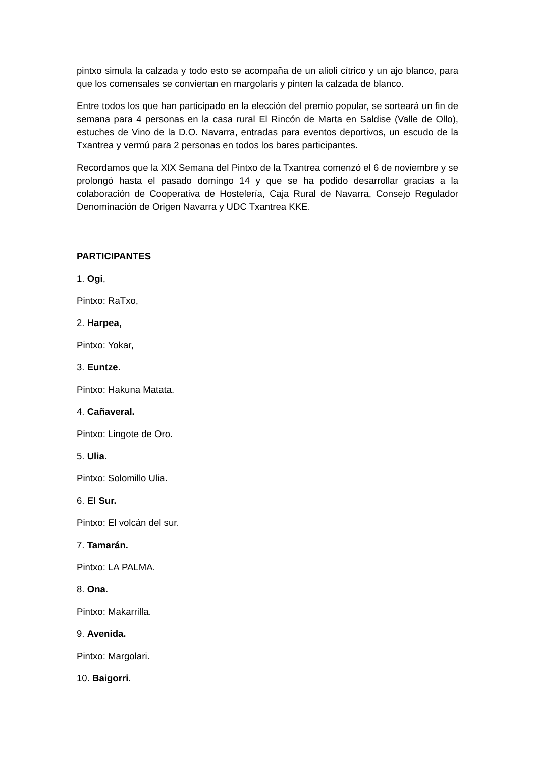pintxo simula la calzada y todo esto se acompaña de un alioli cítrico y un ajo blanco, para que los comensales se conviertan en margolaris y pinten la calzada de blanco.
Entre todos los que han participado en la elección del premio popular, se sorteará un fin de semana para 4 personas en la casa rural El Rincón de Marta en Saldise (Valle de Ollo), estuches de Vino de la D.O. Navarra, entradas para eventos deportivos, un escudo de la Txantrea y vermú para 2 personas en todos los bares participantes.
Recordamos que la XIX Semana del Pintxo de la Txantrea comenzó el 6 de noviembre y se prolongó hasta el pasado domingo 14 y que se ha podido desarrollar gracias a la colaboración de Cooperativa de Hostelería, Caja Rural de Navarra, Consejo Regulador Denominación de Origen Navarra y UDC Txantrea KKE.
PARTICIPANTES
1. Ogi,
Pintxo: RaTxo,
2. Harpea,
Pintxo: Yokar,
3. Euntze.
Pintxo: Hakuna Matata.
4. Cañaveral.
Pintxo: Lingote de Oro.
5. Ulia.
Pintxo: Solomillo Ulia.
6. El Sur.
Pintxo: El volcán del sur.
7. Tamarán.
Pintxo: LA PALMA.
8. Ona.
Pintxo: Makarrilla.
9. Avenida.
Pintxo: Margolari.
10. Baigorri.